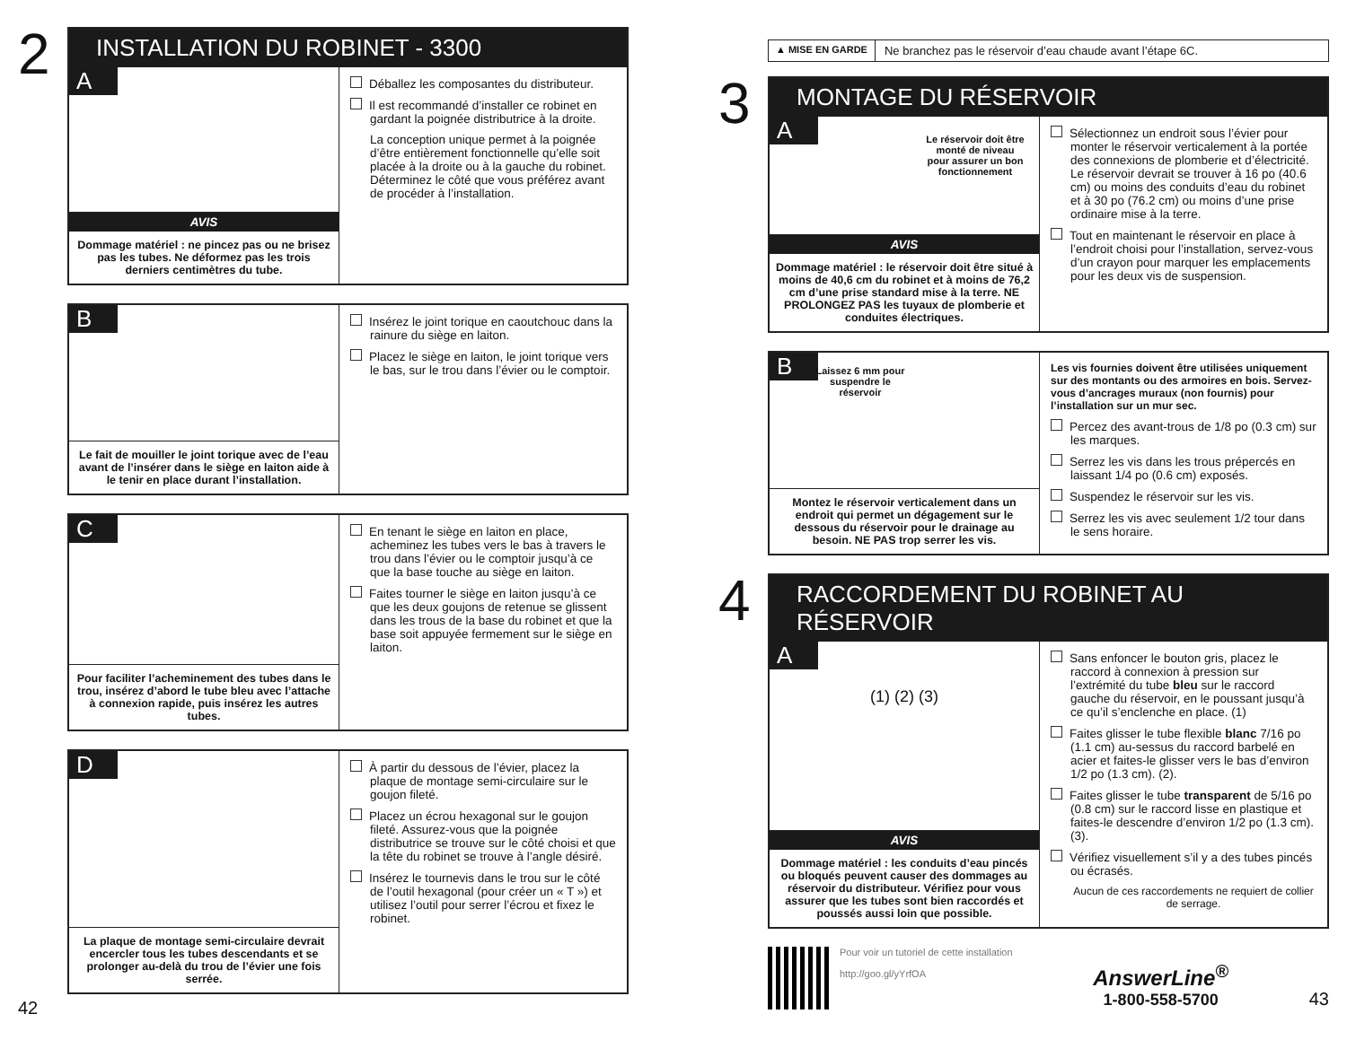2
INSTALLATION DU ROBINET - 3300
A
AVIS
Dommage matériel : ne pincez pas ou ne brisez pas les tubes. Ne déformez pas les trois derniers centimètres du tube.
Déballez les composantes du distributeur.
Il est recommandé d’installer ce robinet en gardant la poignée distributrice à la droite.
La conception unique permet à la poignée d’être entièrement fonctionnelle qu’elle soit placée à la droite ou à la gauche du robinet. Déterminez le côté que vous préférez avant de procéder à l’installation.
B
Le fait de mouiller le joint torique avec de l’eau avant de l’insérer dans le siège en laiton aide à le tenir en place durant l’installation.
Insérez le joint torique en caoutchouc dans la rainure du siège en laiton.
Placez le siège en laiton, le joint torique vers le bas, sur le trou dans l’évier ou le comptoir.
C
Pour faciliter l’acheminement des tubes dans le trou, insérez d’abord le tube bleu avec l’attache à connexion rapide, puis insérez les autres tubes.
En tenant le siège en laiton en place, acheminez les tubes vers le bas à travers le trou dans l’évier ou le comptoir jusqu’à ce que la base touche au siège en laiton.
Faites tourner le siège en laiton jusqu’à ce que les deux goujons de retenue se glissent dans les trous de la base du robinet et que la base soit appuyée fermement sur le siège en laiton.
D
La plaque de montage semi-circulaire devrait encercler tous les tubes descendants et se prolonger au-delà du trou de l’évier une fois serrée.
À partir du dessous de l’évier, placez la plaque de montage semi-circulaire sur le goujon fileté.
Placez un écrou hexagonal sur le goujon fileté. Assurez-vous que la poignée distributrice se trouve sur le côté choisi et que la tête du robinet se trouve à l’angle désiré.
Insérez le tournevis dans le trou sur le côté de l’outil hexagonal (pour créer un « T ») et utilisez l’outil pour serrer l’écrou et fixez le robinet.
42
▲ MISE EN GARDE Ne branchez pas le réservoir d’eau chaude avant l’étape 6C.
3
MONTAGE DU RÉSERVOIR
A
Le réservoir doit être monté de niveau pour assurer un bon fonctionnement
AVIS
Dommage matériel : le réservoir doit être situé à moins de 40,6 cm du robinet et à moins de 76,2 cm d’une prise standard mise à la terre. NE PROLONGEZ PAS les tuyaux de plomberie et conduites électriques.
Sélectionnez un endroit sous l’évier pour monter le réservoir verticalement à la portée des connexions de plomberie et d’électricité. Le réservoir devrait se trouver à 16 po (40.6 cm) ou moins des conduits d’eau du robinet et à 30 po (76.2 cm) ou moins d’une prise ordinaire mise à la terre.
Tout en maintenant le réservoir en place à l’endroit choisi pour l’installation, servez-vous d’un crayon pour marquer les emplacements pour les deux vis de suspension.
B
Laissez 6 mm pour suspendre le réservoir
Montez le réservoir verticalement dans un endroit qui permet un dégagement sur le dessous du réservoir pour le drainage au besoin. NE PAS trop serrer les vis.
Les vis fournies doivent être utilisées uniquement sur des montants ou des armoires en bois. Servez-vous d’ancrages muraux (non fournis) pour l’installation sur un mur sec.
Percez des avant-trous de 1/8 po (0.3 cm) sur les marques.
Serrez les vis dans les trous prépercés en laissant 1/4 po (0.6 cm) exposés.
Suspendez le réservoir sur les vis.
Serrez les vis avec seulement 1/2 tour dans le sens horaire.
4
RACCORDEMENT DU ROBINET AU RÉSERVOIR
A
(1) (2) (3)
AVIS
Dommage matériel : les conduits d’eau pincés ou bloqués peuvent causer des dommages au réservoir du distributeur. Vérifiez pour vous assurer que les tubes sont bien raccordés et poussés aussi loin que possible.
Sans enfoncer le bouton gris, placez le raccord à connexion à pression sur l’extrémité du tube bleu sur le raccord gauche du réservoir, en le poussant jusqu’à ce qu’il s’enclenche en place. (1)
Faites glisser le tube flexible blanc 7/16 po (1.1 cm) au-sessus du raccord barbelé en acier et faites-le glisser vers le bas d’environ 1/2 po (1.3 cm). (2).
Faites glisser le tube transparent de 5/16 po (0.8 cm) sur le raccord lisse en plastique et faites-le descendre d’environ 1/2 po (1.3 cm). (3).
Vérifiez visuellement s’il y a des tubes pincés ou écrasés.
Aucun de ces raccordements ne requiert de collier de serrage.
Pour voir un tutoriel de cette installation
http://goo.gl/yYrfOA
AnswerLine<sup>®</sup>
1-800-558-5700
43